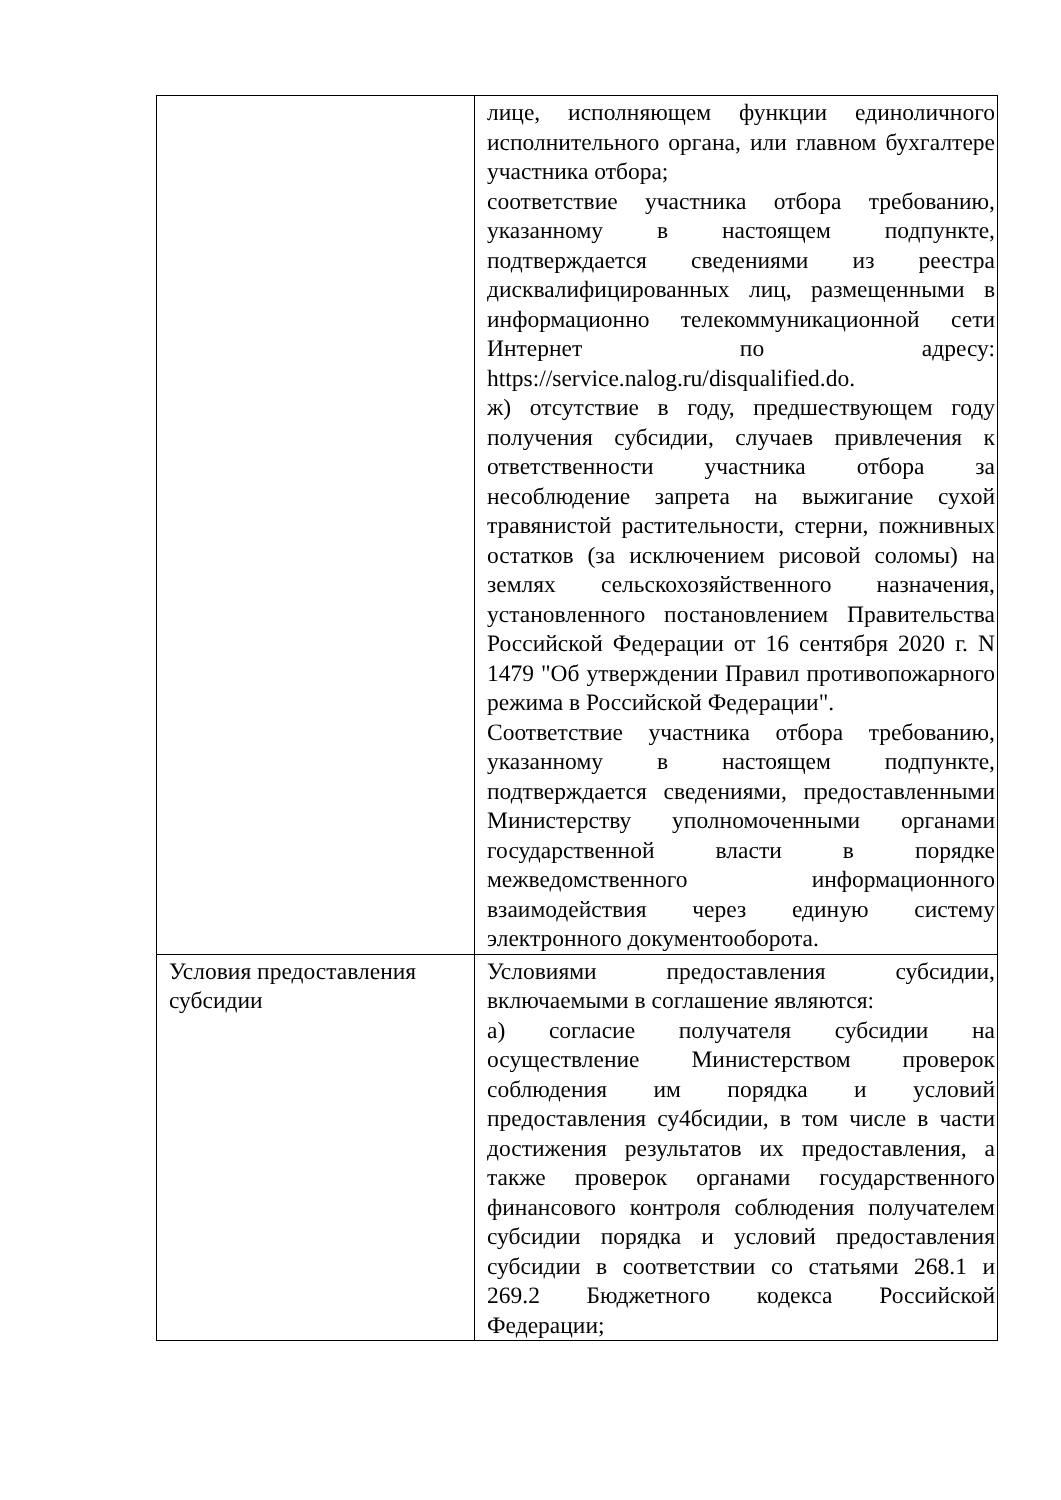| | лице, исполняющем функции единоличного исполнительного органа, или главном бухгалтере участника отбора; соответствие участника отбора требованию, указанному в настоящем подпункте, подтверждается сведениями из реестра дисквалифицированных лиц, размещенными в информационно телекоммуникационной сети Интернет по адресу: https://service.nalog.ru/disqualified.do. ж) отсутствие в году, предшествующем году получения субсидии, случаев привлечения к ответственности участника отбора за несоблюдение запрета на выжигание сухой травянистой растительности, стерни, пожнивных остатков (за исключением рисовой соломы) на землях сельскохозяйственного назначения, установленного постановлением Правительства Российской Федерации от 16 сентября 2020 г. N 1479 "Об утверждении Правил противопожарного режима в Российской Федерации". Соответствие участника отбора требованию, указанному в настоящем подпункте, подтверждается сведениями, предоставленными Министерству уполномоченными органами государственной власти в порядке межведомственного информационного взаимодействия через единую систему электронного документооборота. |
| Условия предоставления субсидии | Условиями предоставления субсидии, включаемыми в соглашение являются: а) согласие получателя субсидии на осуществление Министерством проверок соблюдения им порядка и условий предоставления су4бсидии, в том числе в части достижения результатов их предоставления, а также проверок органами государственного финансового контроля соблюдения получателем субсидии порядка и условий предоставления субсидии в соответствии со статьями 268.1 и 269.2 Бюджетного кодекса Российской Федерации; |